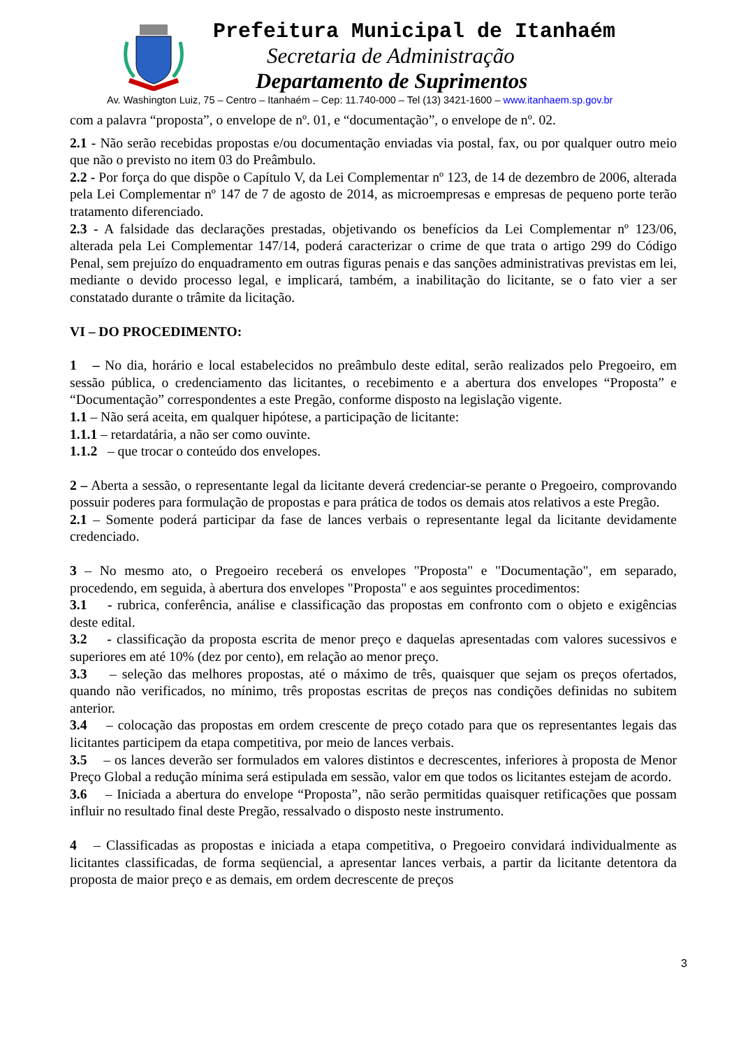Prefeitura Municipal de Itanhaém
Secretaria de Administração
Departamento de Suprimentos
Av. Washington Luiz, 75 – Centro – Itanhaém – Cep: 11.740-000 – Tel (13) 3421-1600 – www.itanhaem.sp.gov.br
com a palavra “proposta”, o envelope de nº. 01, e “documentação”, o envelope de nº. 02.
2.1 - Não serão recebidas propostas e/ou documentação enviadas via postal, fax, ou por qualquer outro meio que não o previsto no item 03 do Preâmbulo.
2.2 - Por força do que dispõe o Capítulo V, da Lei Complementar nº 123, de 14 de dezembro de 2006, alterada pela Lei Complementar nº 147 de 7 de agosto de 2014, as microempresas e empresas de pequeno porte terão tratamento diferenciado.
2.3 - A falsidade das declarações prestadas, objetivando os benefícios da Lei Complementar nº 123/06, alterada pela Lei Complementar 147/14, poderá caracterizar o crime de que trata o artigo 299 do Código Penal, sem prejuízo do enquadramento em outras figuras penais e das sanções administrativas previstas em lei, mediante o devido processo legal, e implicará, também, a inabilitação do licitante, se o fato vier a ser constatado durante o trâmite da licitação.
VI – DO PROCEDIMENTO:
1 – No dia, horário e local estabelecidos no preâmbulo deste edital, serão realizados pelo Pregoeiro, em sessão pública, o credenciamento das licitantes, o recebimento e a abertura dos envelopes “Proposta” e “Documentação” correspondentes a este Pregão, conforme disposto na legislação vigente.
1.1 – Não será aceita, em qualquer hipótese, a participação de licitante:
1.1.1 – retardatária, a não ser como ouvinte.
1.1.2 – que trocar o conteúdo dos envelopes.
2 – Aberta a sessão, o representante legal da licitante deverá credenciar-se perante o Pregoeiro, comprovando possuir poderes para formulação de propostas e para prática de todos os demais atos relativos a este Pregão.
2.1 – Somente poderá participar da fase de lances verbais o representante legal da licitante devidamente credenciado.
3 – No mesmo ato, o Pregoeiro receberá os envelopes "Proposta" e "Documentação", em separado, procedendo, em seguida, à abertura dos envelopes "Proposta" e aos seguintes procedimentos:
3.1 - rubrica, conferência, análise e classificação das propostas em confronto com o objeto e exigências deste edital.
3.2 - classificação da proposta escrita de menor preço e daquelas apresentadas com valores sucessivos e superiores em até 10% (dez por cento), em relação ao menor preço.
3.3 – seleção das melhores propostas, até o máximo de três, quaisquer que sejam os preços ofertados, quando não verificados, no mínimo, três propostas escritas de preços nas condições definidas no subitem anterior.
3.4 – colocação das propostas em ordem crescente de preço cotado para que os representantes legais das licitantes participem da etapa competitiva, por meio de lances verbais.
3.5 – os lances deverão ser formulados em valores distintos e decrescentes, inferiores à proposta de Menor Preço Global a redução mínima será estipulada em sessão, valor em que todos os licitantes estejam de acordo.
3.6 – Iniciada a abertura do envelope “Proposta”, não serão permitidas quaisquer retificações que possam influir no resultado final deste Pregão, ressalvado o disposto neste instrumento.
4 – Classificadas as propostas e iniciada a etapa competitiva, o Pregoeiro convidará individualmente as licitantes classificadas, de forma seqüencial, a apresentar lances verbais, a partir da licitante detentora da proposta de maior preço e as demais, em ordem decrescente de preços
3